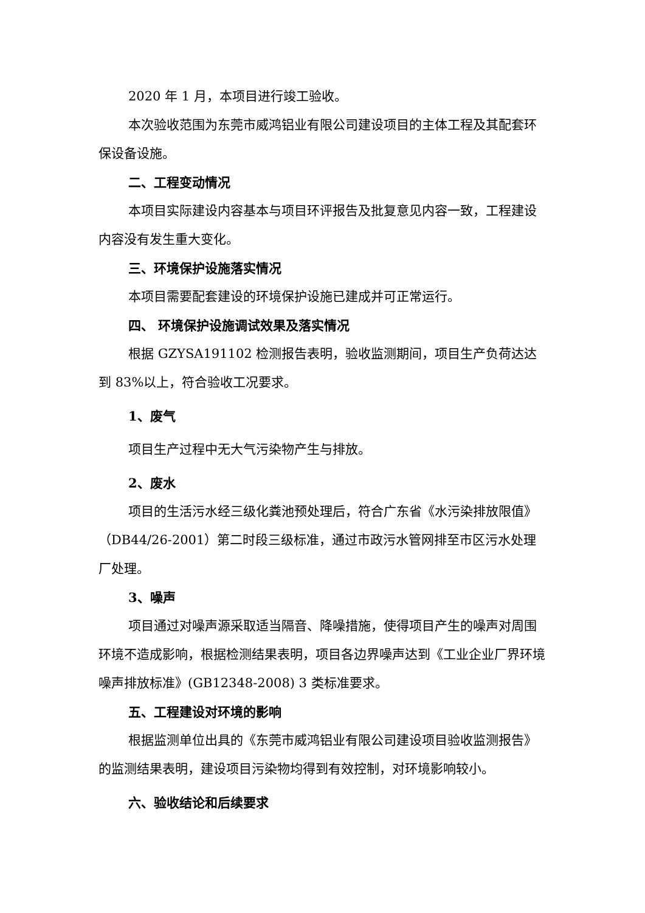2020 年 1 月，本项目进行竣工验收。
本次验收范围为东莞市威鸿铝业有限公司建设项目的主体工程及其配套环保设备设施。
二、工程变动情况
本项目实际建设内容基本与项目环评报告及批复意见内容一致，工程建设内容没有发生重大变化。
三、环境保护设施落实情况
本项目需要配套建设的环境保护设施已建成并可正常运行。
四、 环境保护设施调试效果及落实情况
根据 GZYSA191102 检测报告表明，验收监测期间，项目生产负荷达达到 83%以上，符合验收工况要求。
1、废气
项目生产过程中无大气污染物产生与排放。
2、废水
项目的生活污水经三级化粪池预处理后，符合广东省《水污染排放限值》（DB44/26-2001）第二时段三级标准，通过市政污水管网排至市区污水处理厂处理。
3、噪声
项目通过对噪声源采取适当隔音、降噪措施，使得项目产生的噪声对周围环境不造成影响，根据检测结果表明，项目各边界噪声达到《工业企业厂界环境噪声排放标准》(GB12348-2008) 3 类标准要求。
五、工程建设对环境的影响
根据监测单位出具的《东莞市威鸿铝业有限公司建设项目验收监测报告》的监测结果表明，建设项目污染物均得到有效控制，对环境影响较小。
六、验收结论和后续要求